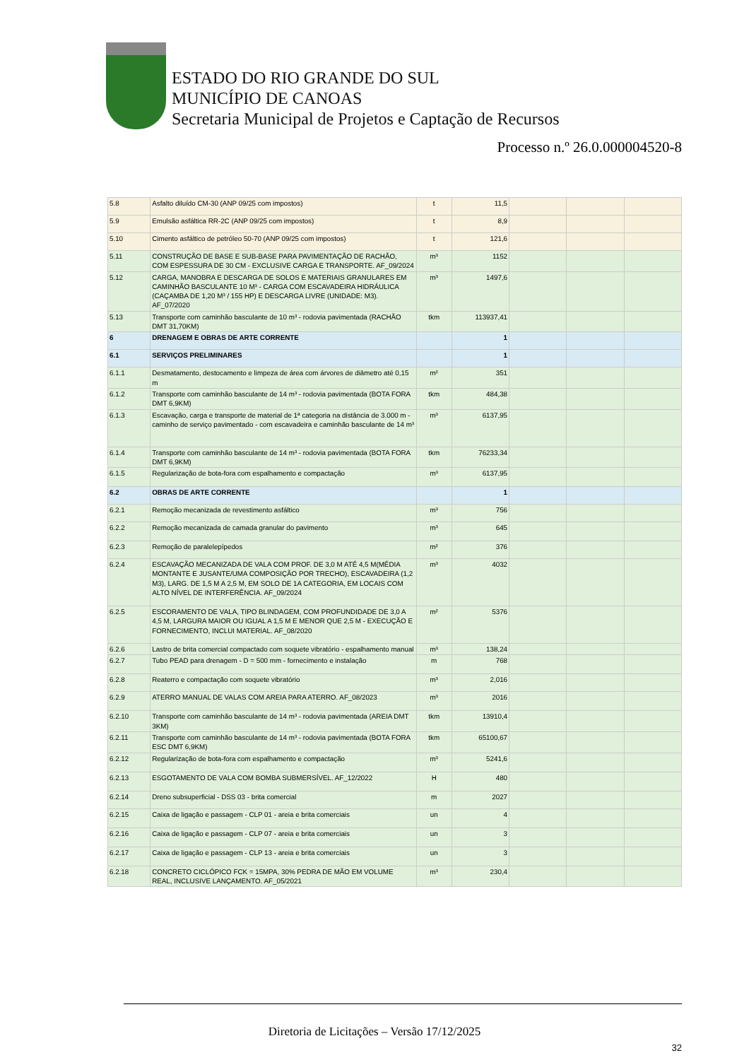ESTADO DO RIO GRANDE DO SUL
MUNICÍPIO DE CANOAS
Secretaria Municipal de Projetos e Captação de Recursos
Processo n.º 26.0.000004520-8
| 5.8 | Asfalto diluído CM-30 (ANP 09/25 com impostos) | t | 11,5 | | | |
| 5.9 | Emulsão asfáltica RR-2C (ANP 09/25 com impostos) | t | 8,9 | | | |
| 5.10 | Cimento asfáltico de petróleo 50-70 (ANP 09/25 com impostos) | t | 121,6 | | | |
| 5.11 | CONSTRUÇÃO DE BASE E SUB-BASE PARA PAVIMENTAÇÃO DE RACHÃO, COM ESPESSURA DE 30 CM - EXCLUSIVE CARGA E TRANSPORTE. AF_09/2024 | m³ | 1152 | | | |
| 5.12 | CARGA, MANOBRA E DESCARGA DE SOLOS E MATERIAIS GRANULARES EM CAMINHÃO BASCULANTE 10 M³ - CARGA COM ESCAVADEIRA HIDRÁULICA (CAÇAMBA DE 1,20 M³ / 155 HP) E DESCARGA LIVRE (UNIDADE: M3). AF_07/2020 | m³ | 1497,6 | | | |
| 5.13 | Transporte com caminhão basculante de 10 m³ - rodovia pavimentada (RACHÃO DMT 31,70KM) | tkm | 113937,41 | | | |
| 6 | DRENAGEM E OBRAS DE ARTE CORRENTE | | 1 | | | |
| 6.1 | SERVIÇOS PRELIMINARES | | 1 | | | |
| 6.1.1 | Desmatamento, destocamento e limpeza de área com árvores de diâmetro até 0,15 m | m² | 351 | | | |
| 6.1.2 | Transporte com caminhão basculante de 14 m³ - rodovia pavimentada (BOTA FORA DMT 6,9KM) | tkm | 484,38 | | | |
| 6.1.3 | Escavação, carga e transporte de material de 1ª categoria na distância de 3.000 m - caminho de serviço pavimentado - com escavadeira e caminhão basculante de 14 m³ | m³ | 6137,95 | | | |
| 6.1.4 | Transporte com caminhão basculante de 14 m³ - rodovia pavimentada (BOTA FORA DMT 6,9KM) | tkm | 76233,34 | | | |
| 6.1.5 | Regularização de bota-fora com espalhamento e compactação | m³ | 6137,95 | | | |
| 6.2 | OBRAS DE ARTE CORRENTE | | 1 | | | |
| 6.2.1 | Remoção mecanizada de revestimento asfáltico | m³ | 756 | | | |
| 6.2.2 | Remoção mecanizada de camada granular do pavimento | m³ | 645 | | | |
| 6.2.3 | Remoção de paralelepípedos | m² | 376 | | | |
| 6.2.4 | ESCAVAÇÃO MECANIZADA DE VALA COM PROF. DE 3,0 M ATÉ 4,5 M(MÉDIA MONTANTE E JUSANTE/UMA COMPOSIÇÃO POR TRECHO), ESCAVADEIRA (1,2 M3), LARG. DE 1,5 M A 2,5 M, EM SOLO DE 1A CATEGORIA, EM LOCAIS COM ALTO NÍVEL DE INTERFERÊNCIA. AF_09/2024 | m³ | 4032 | | | |
| 6.2.5 | ESCORAMENTO DE VALA, TIPO BLINDAGEM, COM PROFUNDIDADE DE 3,0 A 4,5 M, LARGURA MAIOR OU IGUAL A 1,5 M E MENOR QUE 2,5 M - EXECUÇÃO E FORNECIMENTO, INCLUI MATERIAL. AF_08/2020 | m² | 5376 | | | |
| 6.2.6 | Lastro de brita comercial compactado com soquete vibratório - espalhamento manual | m³ | 138,24 | | | |
| 6.2.7 | Tubo PEAD para drenagem - D = 500 mm - fornecimento e instalação | m | 768 | | | |
| 6.2.8 | Reaterro e compactação com soquete vibratório | m³ | 2,016 | | | |
| 6.2.9 | ATERRO MANUAL DE VALAS COM AREIA PARA ATERRO. AF_08/2023 | m³ | 2016 | | | |
| 6.2.10 | Transporte com caminhão basculante de 14 m³ - rodovia pavimentada (AREIA DMT 3KM) | tkm | 13910,4 | | | |
| 6.2.11 | Transporte com caminhão basculante de 14 m³ - rodovia pavimentada (BOTA FORA ESC DMT 6,9KM) | tkm | 65100,67 | | | |
| 6.2.12 | Regularização de bota-fora com espalhamento e compactação | m³ | 5241,6 | | | |
| 6.2.13 | ESGOTAMENTO DE VALA COM BOMBA SUBMERSÍVEL. AF_12/2022 | H | 480 | | | |
| 6.2.14 | Dreno subsuperficial - DSS 03 - brita comercial | m | 2027 | | | |
| 6.2.15 | Caixa de ligação e passagem - CLP 01 - areia e brita comerciais | un | 4 | | | |
| 6.2.16 | Caixa de ligação e passagem - CLP 07 - areia e brita comerciais | un | 3 | | | |
| 6.2.17 | Caixa de ligação e passagem - CLP 13 - areia e brita comerciais | un | 3 | | | |
| 6.2.18 | CONCRETO CICLÓPICO FCK = 15MPA, 30% PEDRA DE MÃO EM VOLUME REAL, INCLUSIVE LANÇAMENTO. AF_05/2021 | m³ | 230,4 | | | |
Diretoria de Licitações – Versão 17/12/2025
32